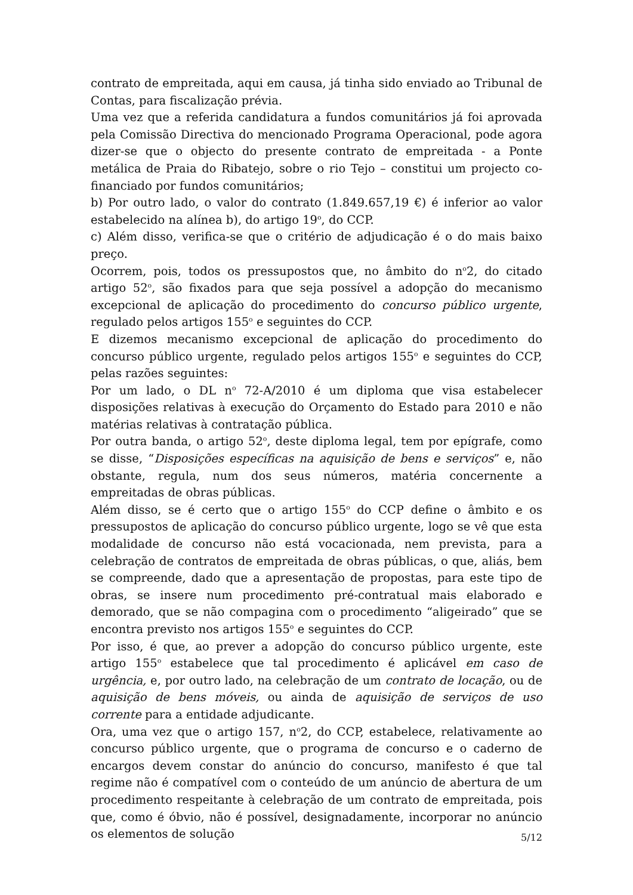contrato de empreitada, aqui em causa, já tinha sido enviado ao Tribunal de Contas, para fiscalização prévia.
Uma vez que a referida candidatura a fundos comunitários já foi aprovada pela Comissão Directiva do mencionado Programa Operacional, pode agora dizer-se que o objecto do presente contrato de empreitada - a Ponte metálica de Praia do Ribatejo, sobre o rio Tejo – constitui um projecto co-financiado por fundos comunitários;
b) Por outro lado, o valor do contrato (1.849.657,19 €) é inferior ao valor estabelecido na alínea b), do artigo 19<sup>o</sup>, do CCP.
c) Além disso, verifica-se que o critério de adjudicação é o do mais baixo preço.
Ocorrem, pois, todos os pressupostos que, no âmbito do n<sup>o</sup>2, do citado artigo 52<sup>o</sup>, são fixados para que seja possível a adopção do mecanismo excepcional de aplicação do procedimento do concurso público urgente, regulado pelos artigos 155<sup>o</sup> e seguintes do CCP.
E dizemos mecanismo excepcional de aplicação do procedimento do concurso público urgente, regulado pelos artigos 155<sup>o</sup> e seguintes do CCP, pelas razões seguintes:
Por um lado, o DL n<sup>o</sup> 72-A/2010 é um diploma que visa estabelecer disposições relativas à execução do Orçamento do Estado para 2010 e não matérias relativas à contratação pública.
Por outra banda, o artigo 52<sup>o</sup>, deste diploma legal, tem por epígrafe, como se disse, “Disposições específicas na aquisição de bens e serviços” e, não obstante, regula, num dos seus números, matéria concernente a empreitadas de obras públicas.
Além disso, se é certo que o artigo 155<sup>o</sup> do CCP define o âmbito e os pressupostos de aplicação do concurso público urgente, logo se vê que esta modalidade de concurso não está vocacionada, nem prevista, para a celebração de contratos de empreitada de obras públicas, o que, aliás, bem se compreende, dado que a apresentação de propostas, para este tipo de obras, se insere num procedimento pré-contratual mais elaborado e demorado, que se não compagina com o procedimento “aligeirado” que se encontra previsto nos artigos 155<sup>o</sup> e seguintes do CCP.
Por isso, é que, ao prever a adopção do concurso público urgente, este artigo 155<sup>o</sup> estabelece que tal procedimento é aplicável em caso de urgência, e, por outro lado, na celebração de um contrato de locação, ou de aquisição de bens móveis, ou ainda de aquisição de serviços de uso corrente para a entidade adjudicante.
Ora, uma vez que o artigo 157, n<sup>o</sup>2, do CCP, estabelece, relativamente ao concurso público urgente, que o programa de concurso e o caderno de encargos devem constar do anúncio do concurso, manifesto é que tal regime não é compatível com o conteúdo de um anúncio de abertura de um procedimento respeitante à celebração de um contrato de empreitada, pois que, como é óbvio, não é possível, designadamente, incorporar no anúncio os elementos de solução
5/12